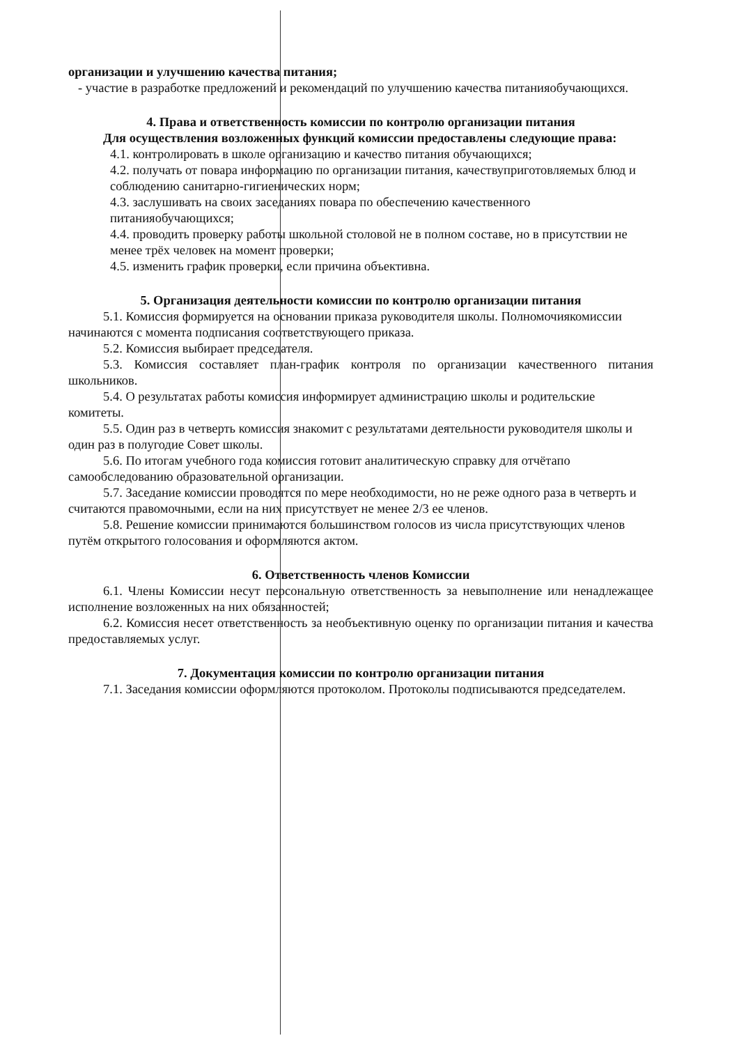организации и улучшению качества питания;
- участие в разработке предложений и рекомендаций по улучшению качества питанияобучающихся.
4. Права и ответственность комиссии по контролю организации питания
Для осуществления возложенных функций комиссии предоставлены следующие права:
4.1. контролировать в школе организацию и качество питания обучающихся;
4.2. получать от повара информацию по организации питания, качествуприготовляемых блюд и соблюдению санитарно-гигиенических норм;
4.3. заслушивать на своих заседаниях повара по обеспечению качественного питанияобучающихся;
4.4. проводить проверку работы школьной столовой не в полном составе, но в присутствии не менее трёх человек на момент проверки;
4.5. изменить график проверки, если причина объективна.
5. Организация деятельности комиссии по контролю организации питания
5.1. Комиссия формируется на основании приказа руководителя школы. Полномочиякомиссии начинаются с момента подписания соответствующего приказа.
5.2. Комиссия выбирает председателя.
5.3. Комиссия составляет план-график контроля по организации качественного питания школьников.
5.4. О результатах работы комиссия информирует администрацию школы и родительские комитеты.
5.5. Один раз в четверть комиссия знакомит с результатами деятельности руководителя школы и один раз в полугодие Совет школы.
5.6. По итогам учебного года комиссия готовит аналитическую справку для отчётапо самообследованию образовательной организации.
5.7. Заседание комиссии проводятся по мере необходимости, но не реже одного раза в четверть и считаются правомочными, если на них присутствует не менее 2/3 ее членов.
5.8. Решение комиссии принимаются большинством голосов из числа присутствующих членов путём открытого голосования и оформляются актом.
6. Ответственность членов Комиссии
6.1. Члены Комиссии несут персональную ответственность за невыполнение или ненадлежащее исполнение возложенных на них обязанностей;
6.2. Комиссия несет ответственность за необъективную оценку по организации питания и качества предоставляемых услуг.
7. Документация комиссии по контролю организации питания
7.1. Заседания комиссии оформляются протоколом. Протоколы подписываются председателем.